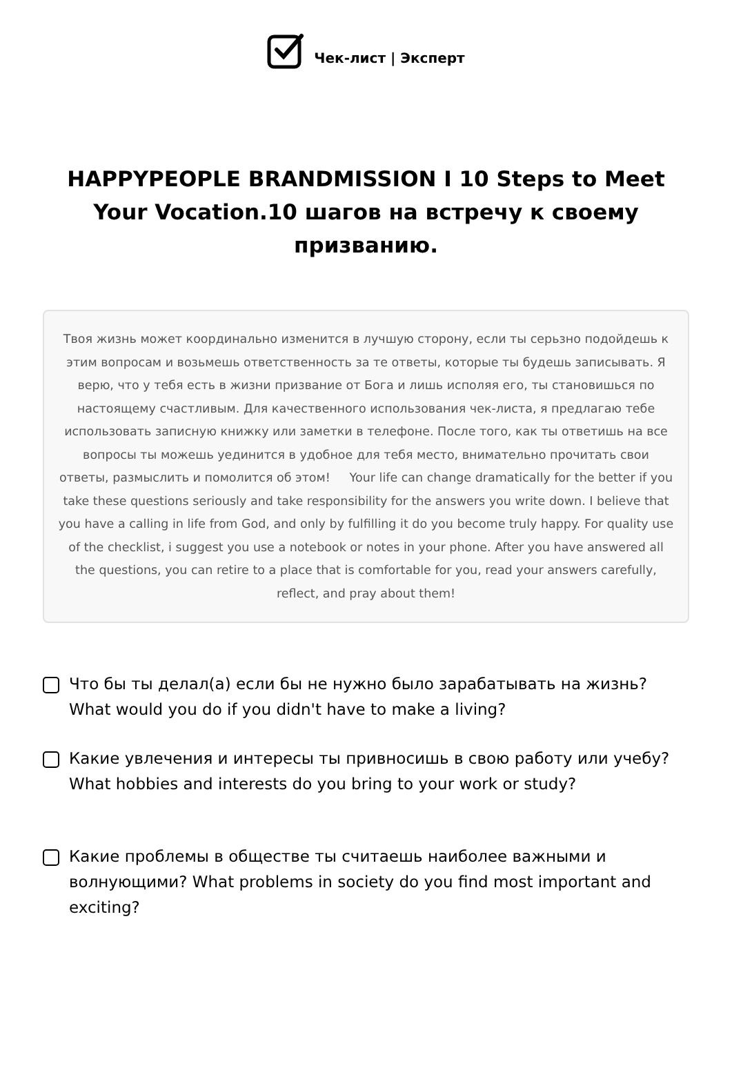Чек-лист | Эксперт
HAPPYPEOPLE BRANDMISSION I 10 Steps to Meet Your Vocation.10 шагов на встречу к своему призванию.
Твоя жизнь может координально изменится в лучшую сторону, если ты серьзно подойдешь к этим вопросам и возьмешь ответственность за те ответы, которые ты будешь записывать. Я верю, что у тебя есть в жизни призвание от Бога и лишь исполяя его, ты становишься по настоящему счастливым. Для качественного использования чек-листа, я предлагаю тебе использовать записную книжку или заметки в телефоне. После того, как ты ответишь на все вопросы ты можешь уединится в удобное для тебя место, внимательно прочитать свои ответы, размыслить и помолится об этом! Your life can change dramatically for the better if you take these questions seriously and take responsibility for the answers you write down. I believe that you have a calling in life from God, and only by fulfilling it do you become truly happy. For quality use of the checklist, i suggest you use a notebook or notes in your phone. After you have answered all the questions, you can retire to a place that is comfortable for you, read your answers carefully, reflect, and pray about them!
Что бы ты делал(а) если бы не нужно было зарабатывать на жизнь? What would you do if you didn't have to make a living?
Какие увлечения и интересы ты привносишь в свою работу или учебу? What hobbies and interests do you bring to your work or study?
Какие проблемы в обществе ты считаешь наиболее важными и волнующими? What problems in society do you find most important and exciting?